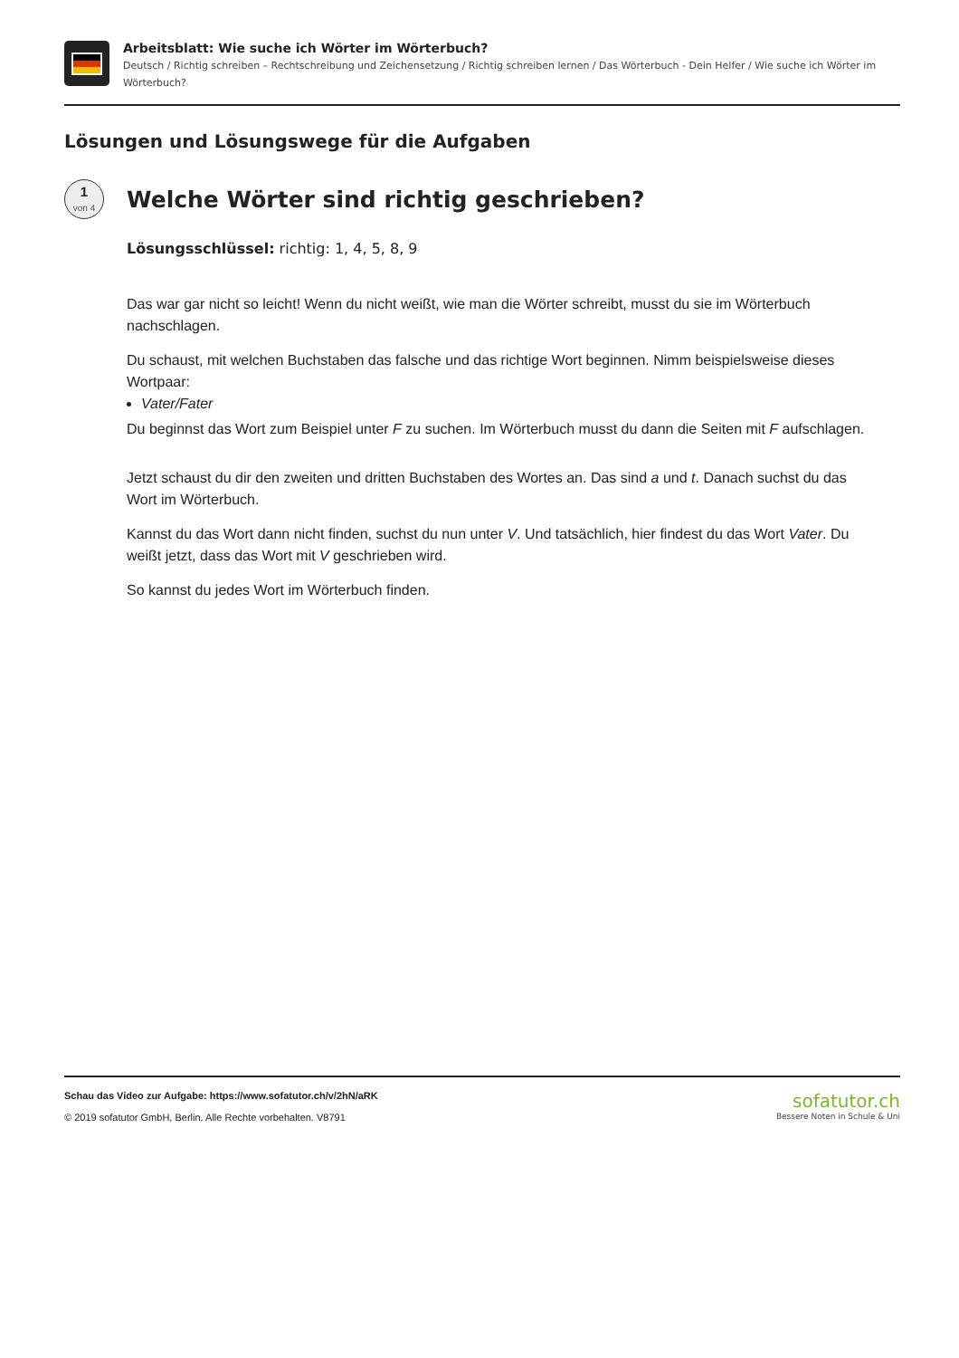Arbeitsblatt: Wie suche ich Wörter im Wörterbuch?
Deutsch / Richtig schreiben – Rechtschreibung und Zeichensetzung / Richtig schreiben lernen / Das Wörterbuch - Dein Helfer / Wie suche ich Wörter im Wörterbuch?
Lösungen und Lösungswege für die Aufgaben
1
von 4
Welche Wörter sind richtig geschrieben?
Lösungsschlüssel: richtig: 1, 4, 5, 8, 9
Das war gar nicht so leicht! Wenn du nicht weißt, wie man die Wörter schreibt, musst du sie im Wörterbuch nachschlagen.
Du schaust, mit welchen Buchstaben das falsche und das richtige Wort beginnen. Nimm beispielsweise dieses Wortpaar:
Vater/Fater
Du beginnst das Wort zum Beispiel unter F zu suchen. Im Wörterbuch musst du dann die Seiten mit F aufschlagen.
Jetzt schaust du dir den zweiten und dritten Buchstaben des Wortes an. Das sind a und t. Danach suchst du das Wort im Wörterbuch.
Kannst du das Wort dann nicht finden, suchst du nun unter V. Und tatsächlich, hier findest du das Wort Vater. Du weißt jetzt, dass das Wort mit V geschrieben wird.
So kannst du jedes Wort im Wörterbuch finden.
Schau das Video zur Aufgabe: https://www.sofatutor.ch/v/2hN/aRK
© 2019 sofatutor GmbH, Berlin. Alle Rechte vorbehalten. V8791
sofatutor.ch
Bessere Noten in Schule & Uni